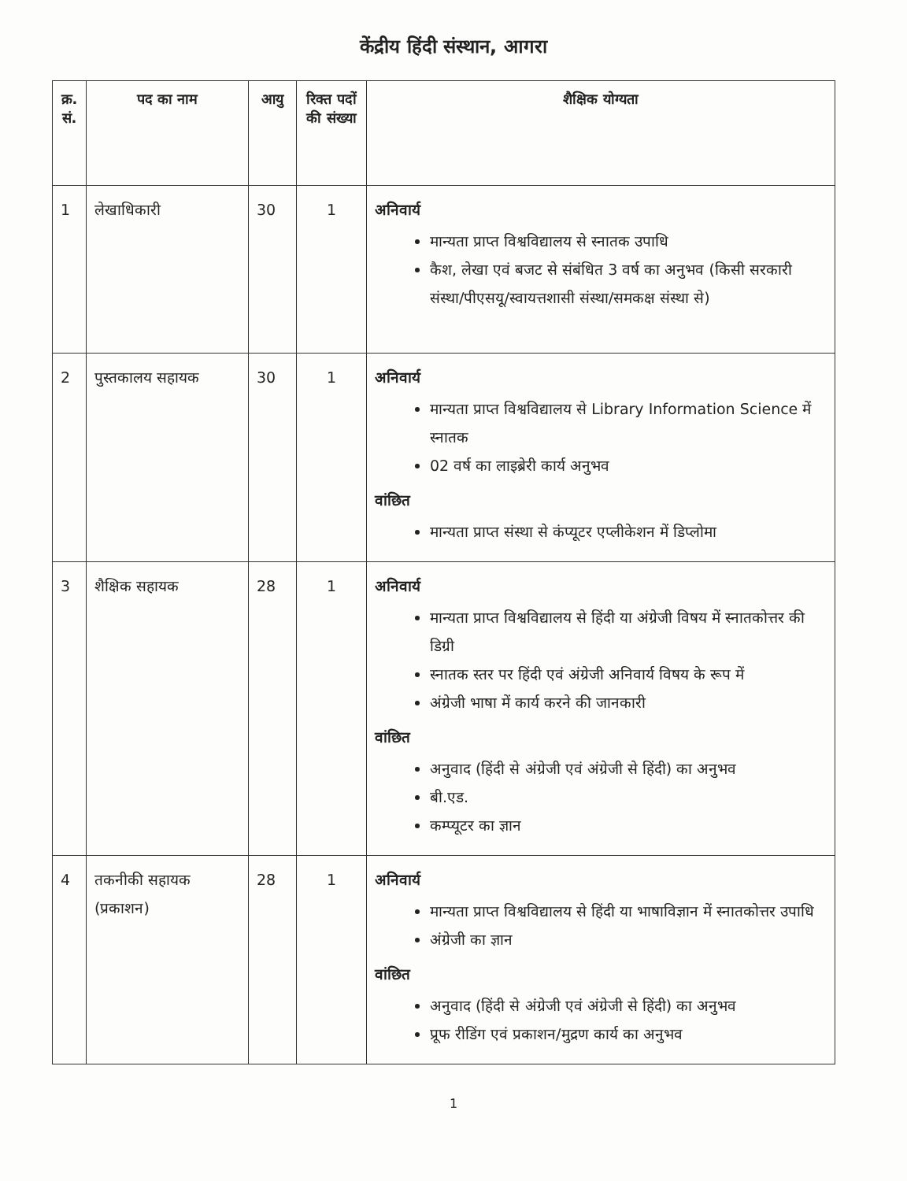केंद्रीय हिंदी संस्थान, आगरा
| क्र. सं. | पद का नाम | आयु | रिक्त पदों की संख्या | शैक्षिक योग्यता |
| --- | --- | --- | --- | --- |
| 1 | लेखाधिकारी | 30 | 1 | अनिवार्य मान्यता प्राप्त विश्वविद्यालय से स्नातक उपाधि कैश, लेखा एवं बजट से संबंधित 3 वर्ष का अनुभव (किसी सरकारी संस्था/पीएसयू/स्वायत्तशासी संस्था/समकक्ष संस्था से) |
| 2 | पुस्तकालय सहायक | 30 | 1 | अनिवार्य मान्यता प्राप्त विश्वविद्यालय से Library Information Science में स्नातक 02 वर्ष का लाइब्रेरी कार्य अनुभव वांछित मान्यता प्राप्त संस्था से कंप्यूटर एप्लीकेशन में डिप्लोमा |
| 3 | शैक्षिक सहायक | 28 | 1 | अनिवार्य मान्यता प्राप्त विश्वविद्यालय से हिंदी या अंग्रेजी विषय में स्नातकोत्तर की डिग्री स्नातक स्तर पर हिंदी एवं अंग्रेजी अनिवार्य विषय के रूप में अंग्रेजी भाषा में कार्य करने की जानकारी वांछित अनुवाद (हिंदी से अंग्रेजी एवं अंग्रेजी से हिंदी) का अनुभव बी.एड. कम्प्यूटर का ज्ञान |
| 4 | तकनीकी सहायक (प्रकाशन) | 28 | 1 | अनिवार्य मान्यता प्राप्त विश्वविद्यालय से हिंदी या भाषाविज्ञान में स्नातकोत्तर उपाधि अंग्रेजी का ज्ञान वांछित अनुवाद (हिंदी से अंग्रेजी एवं अंग्रेजी से हिंदी) का अनुभव प्रूफ रीडिंग एवं प्रकाशन/मुद्रण कार्य का अनुभव |
1